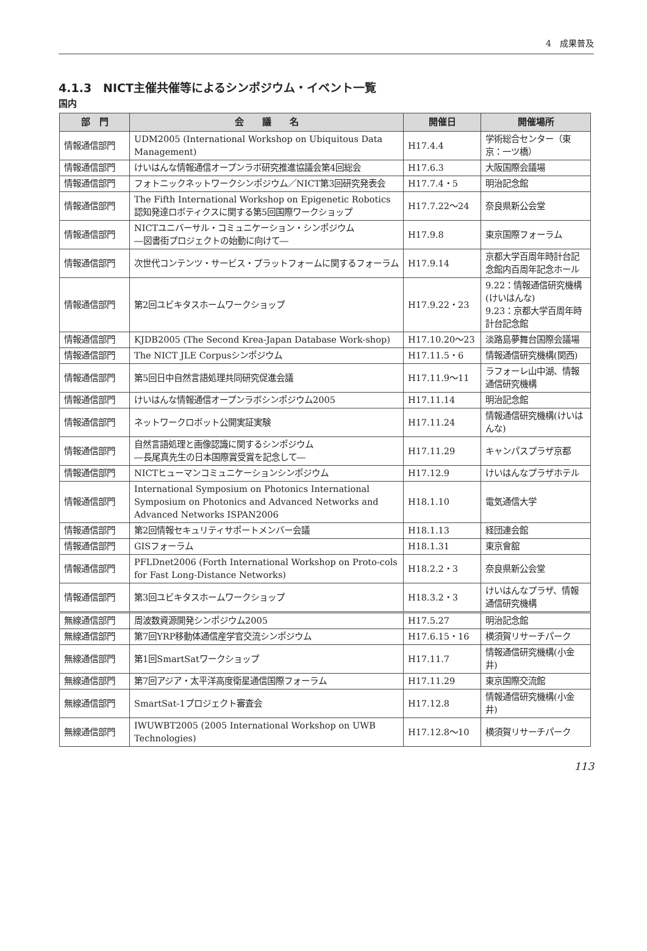4　成果普及
4.1.3　NICT主催共催等によるシンポジウム・イベント一覧
国内
| 部 門 | 会 議 名 | 開催日 | 開催場所 |
| --- | --- | --- | --- |
| 情報通信部門 | UDM2005 (International Workshop on Ubiquitous Data Management) | H17.4.4 | 学術総合センター（東京：一ツ橋） |
| 情報通信部門 | けいはんな情報通信オープンラボ研究推進協議会第4回総会 | H17.6.3 | 大阪国際会議場 |
| 情報通信部門 | フォトニックネットワークシンポジウム／NICT第3回研究発表会 | H17.7.4・5 | 明治記念館 |
| 情報通信部門 | The Fifth International Workshop on Epigenetic Robotics 認知発達ロボティクスに関する第5回国際ワークショップ | H17.7.22～24 | 奈良県新公会堂 |
| 情報通信部門 | NICTユニバーサル・コミュニケーション・シンポジウム ―図書街プロジェクトの始動に向けて― | H17.9.8 | 東京国際フォーラム |
| 情報通信部門 | 次世代コンテンツ・サービス・プラットフォームに関するフォーラム | H17.9.14 | 京都大学百周年時計台記念館内百周年記念ホール |
| 情報通信部門 | 第2回ユビキタスホームワークショップ | H17.9.22・23 | 9.22：情報通信研究機構(けいはんな) 9.23：京都大学百周年時計台記念館 |
| 情報通信部門 | KJDB2005 (The Second Krea-Japan Database Work-shop) | H17.10.20～23 | 淡路島夢舞台国際会議場 |
| 情報通信部門 | The NICT JLE Corpusシンポジウム | H17.11.5・6 | 情報通信研究機構(関西) |
| 情報通信部門 | 第5回日中自然言語処理共同研究促進会議 | H17.11.9～11 | ラフォーレ山中湖、情報通信研究機構 |
| 情報通信部門 | けいはんな情報通信オープンラボシンポジウム2005 | H17.11.14 | 明治記念館 |
| 情報通信部門 | ネットワークロボット公開実証実験 | H17.11.24 | 情報通信研究機構(けいはんな) |
| 情報通信部門 | 自然言語処理と画像認識に関するシンポジウム ―長尾真先生の日本国際賞受賞を記念して― | H17.11.29 | キャンパスプラザ京都 |
| 情報通信部門 | NICTヒューマンコミュニケーションシンポジウム | H17.12.9 | けいはんなプラザホテル |
| 情報通信部門 | International Symposium on Photonics International Symposium on Photonics and Advanced Networks and Advanced Networks ISPAN2006 | H18.1.10 | 電気通信大学 |
| 情報通信部門 | 第2回情報セキュリティサポートメンバー会議 | H18.1.13 | 経団連会館 |
| 情報通信部門 | GISフォーラム | H18.1.31 | 東京會舘 |
| 情報通信部門 | PFLDnet2006 (Forth International Workshop on Proto-cols for Fast Long-Distance Networks) | H18.2.2・3 | 奈良県新公会堂 |
| 情報通信部門 | 第3回ユビキタスホームワークショップ | H18.3.2・3 | けいはんなプラザ、情報通信研究機構 |
| 無線通信部門 | 周波数資源開発シンポジウム2005 | H17.5.27 | 明治記念館 |
| 無線通信部門 | 第7回YRP移動体通信産学官交流シンポジウム | H17.6.15・16 | 横須賀リサーチパーク |
| 無線通信部門 | 第1回SmartSatワークショップ | H17.11.7 | 情報通信研究機構(小金井) |
| 無線通信部門 | 第7回アジア・太平洋高度衛星通信国際フォーラム | H17.11.29 | 東京国際交流館 |
| 無線通信部門 | SmartSat-1プロジェクト審査会 | H17.12.8 | 情報通信研究機構(小金井) |
| 無線通信部門 | IWUWBT2005 (2005 International Workshop on UWB Technologies) | H17.12.8～10 | 横須賀リサーチパーク |
113